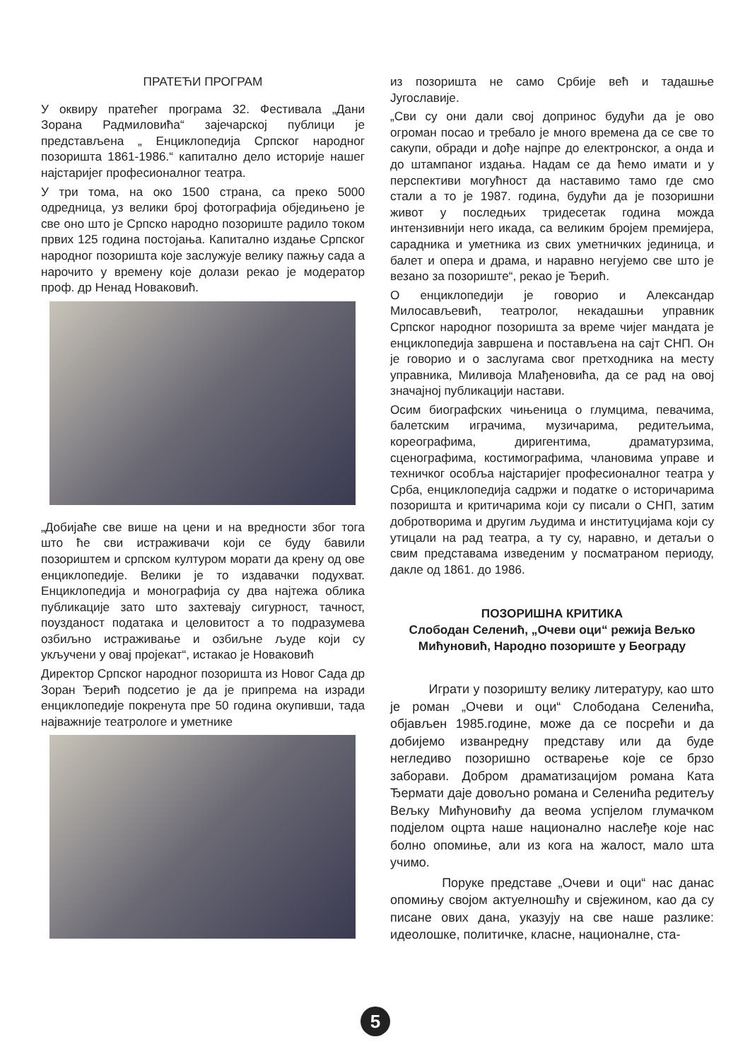ПРАТЕЋИ ПРОГРАМ
У оквиру пратећег програма 32. Фестивала „Дани Зорана Радмиловића“ зајечарској публици је представљена „ Енциклопедија Српског народног позоришта 1861-1986.“ капитално дело историје нашег најстаријег професионалног театра.
У три тома, на око 1500 страна, са преко 5000 одредница, уз велики број фотографија обједињено је све оно што је Српско народно позориште радило током првих 125 година постојања. Капитално издање Српског народног позоришта које заслужује велику пажњу сада а нарочито у времену које долази рекао је модератор проф. др Ненад Новаковић.
„Добијаће све више на цени и на вредности због тога што ће сви истраживачи који се буду бавили позориштем и српском културом морати да крену од ове енциклопедије. Велики је то издавачки подухват. Енциклопедија и монографија су два најтежа облика публикације зато што захтевају сигурност, тачност, поузданост података и целовитост а то подразумева озбиљно истраживање и озбиљне људе који су укључени у овај пројекат“, истакао је Новаковић
Директор Српског народног позоришта из Новог Сада др Зоран Ђерић подсетио је да је припрема на изради енциклопедије покренута пре 50 година окупивши, тада најважније театрологе и уметнике
из позоришта не само Србије већ и тадашње Југославије.
„Сви су они дали свој допринос будући да је ово огроман посао и требало је много времена да се све то сакупи, обради и дође најпре до електронског, а онда и до штампаног издања. Надам се да ћемо имати и у перспективи могућност да наставимо тамо где смо стали а то је 1987. година, будући да је позоришни живот у последњих тридесетак година можда интензивнији него икада, са великим бројем премијера, сарадника и уметника из свих уметничких јединица, и балет и опера и драма, и наравно негујемо све што је везано за позориште“, рекао је Ђерић.
О енциклопедији је говорио и Александар Милосављевић, театролог, некадашњи управник Српског народног позоришта за време чијег мандата је енциклопедија завршена и постављена на сајт СНП. Он је говорио и о заслугама свог претходника на месту управника, Миливоја Млађеновића, да се рад на овој значајној публикацији настави.
Осим биографских чињеница о глумцима, певачима, балетским играчима, музичарима, редитељима, кореографима, диригентима, драматурзима, сценографима, костимографима, члановима управе и техничког особља најстаријег професионалног театра у Срба, енциклопедија садржи и податке о историчарима позоришта и критичарима који су писали о СНП, затим добротворима и другим људима и институцијама који су утицали на рад театра, а ту су, наравно, и детаљи о свим представама изведеним у посматраном периоду, дакле од 1861. до 1986.
ПОЗОРИШНА КРИТИКА
Слободан Селенић, „Очеви оци“ режија Вељко Мићуновић, Народно позориште у Београду
Играти у позоришту велику литературу, као што је роман „Очеви и оци“ Слободана Селенића, објављен 1985.године, може да се посрећи и да добијемо изванредну представу или да буде негледиво позоришно остварење које се брзо заборави. Добром драматизацијом романа Ката Ђермати даје довољно романа и Селенића редитељу Вељку Мићуновићу да веома успјелом глумачком подјелом оцрта наше национално наслеђе које нас болно опомиње, али из кога на жалост, мало шта учимо.
Поруке представе „Очеви и оци“ нас данас опомињу својом актуелношћу и свјежином, као да су писане ових дана, указују на све наше разлике: идеолошке, политичке, класне, националне, ста-
5